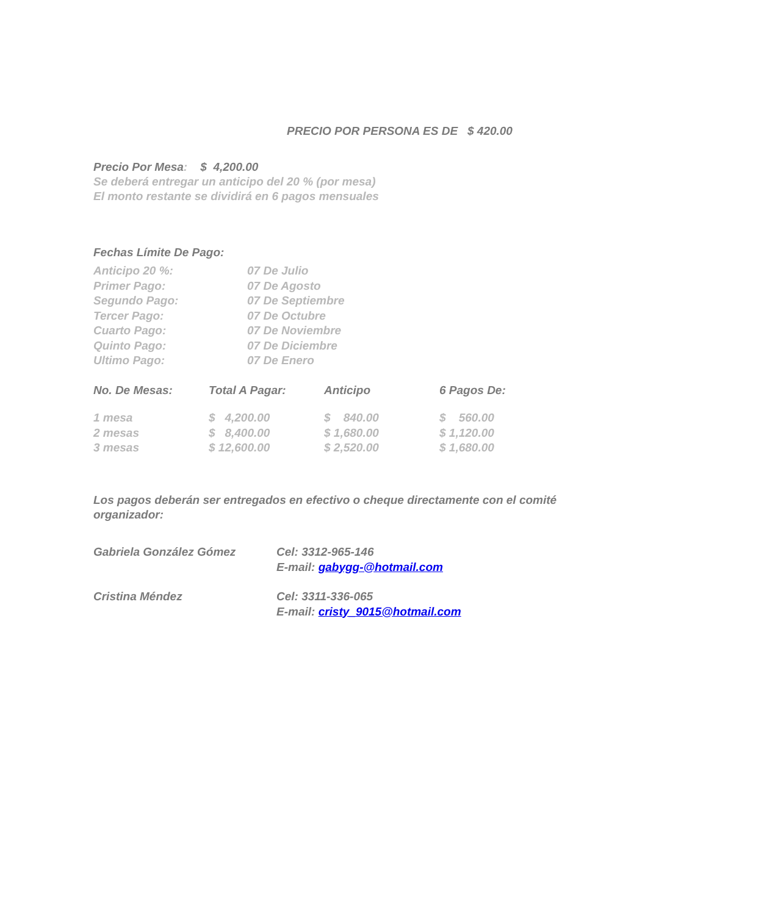PRECIO POR PERSONA ES DE $ 420.00
Precio Por Mesa: $ 4,200.00
Se deberá entregar un anticipo del 20 % (por mesa)
El monto restante se dividirá en 6 pagos mensuales
Fechas Límite De Pago:
| Anticipo 20 %: | 07 De Julio |
| Primer Pago: | 07 De Agosto |
| Segundo Pago: | 07 De Septiembre |
| Tercer Pago: | 07 De Octubre |
| Cuarto Pago: | 07 De Noviembre |
| Quinto Pago: | 07 De Diciembre |
| Ultimo Pago: | 07 De Enero |
| No. De Mesas: | Total A Pagar: | Anticipo | 6 Pagos De: |
| --- | --- | --- | --- |
| 1 mesa | $ 4,200.00 | $ 840.00 | $ 560.00 |
| 2 mesas | $ 8,400.00 | $ 1,680.00 | $ 1,120.00 |
| 3 mesas | $ 12,600.00 | $ 2,520.00 | $ 1,680.00 |
Los pagos deberán ser entregados en efectivo o cheque directamente con el comité organizador:
| Gabriela González Gómez | Cel: 3312-965-146 |
| | E-mail: gabygg-@hotmail.com |
| Cristina Méndez | Cel: 3311-336-065 |
| | E-mail: cristy_9015@hotmail.com |